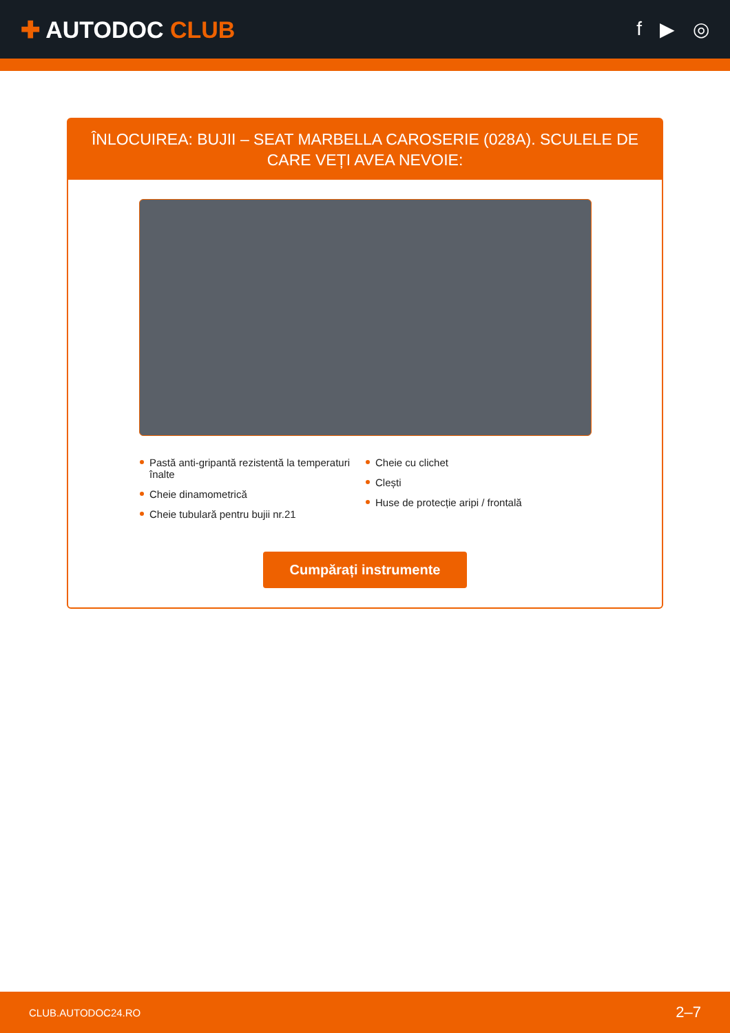✚ AUTODOC CLUB
f ▶ ◎
ÎNLOCUIREA: BUJII – SEAT MARBELLA CAROSERIE (028A). SCULELE DE CARE VEȚI AVEA NEVOIE:
Pastă anti-gripantă rezistentă la temperaturi înalte
Cheie dinamometrică
Cheie tubulară pentru bujii nr.21
Cheie cu clichet
Clești
Huse de protecție aripi / frontală
Cumpărați instrumente
CLUB.AUTODOC24.RO 2–7